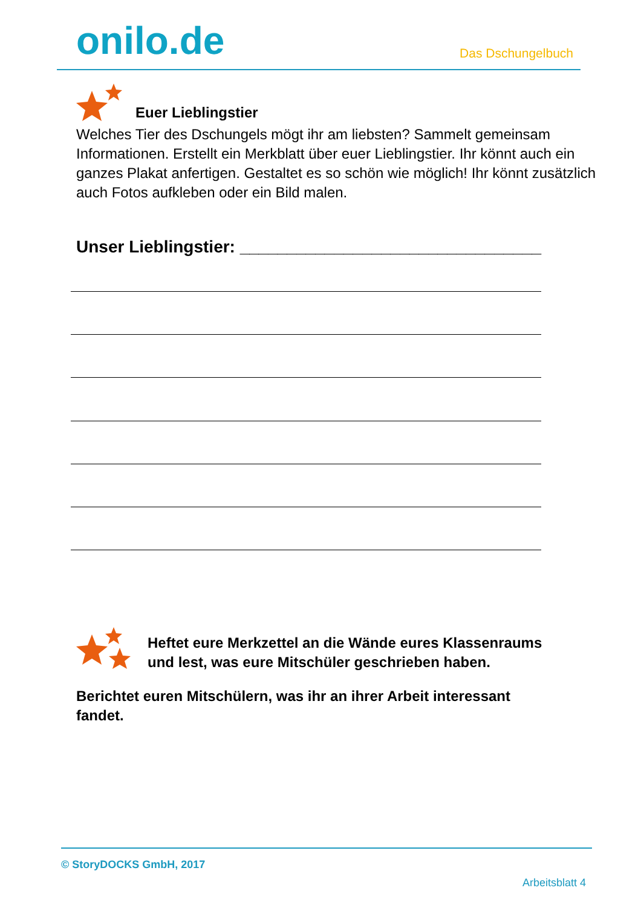onilo.de Das Dschungelbuch
Euer Lieblingstier
Welches Tier des Dschungels mögt ihr am liebsten? Sammelt gemeinsam Informationen. Erstellt ein Merkblatt über euer Lieblingstier. Ihr könnt auch ein ganzes Plakat anfertigen. Gestaltet es so schön wie möglich! Ihr könnt zusätzlich auch Fotos aufkleben oder ein Bild malen.
Unser Lieblingstier: ________________________________
Heftet eure Merkzettel an die Wände eures Klassenraums
und lest, was eure Mitschüler geschrieben haben.
Berichtet euren Mitschülern, was ihr an ihrer Arbeit interessant fandet.
© StoryDOCKS GmbH, 2017
Arbeitsblatt 4